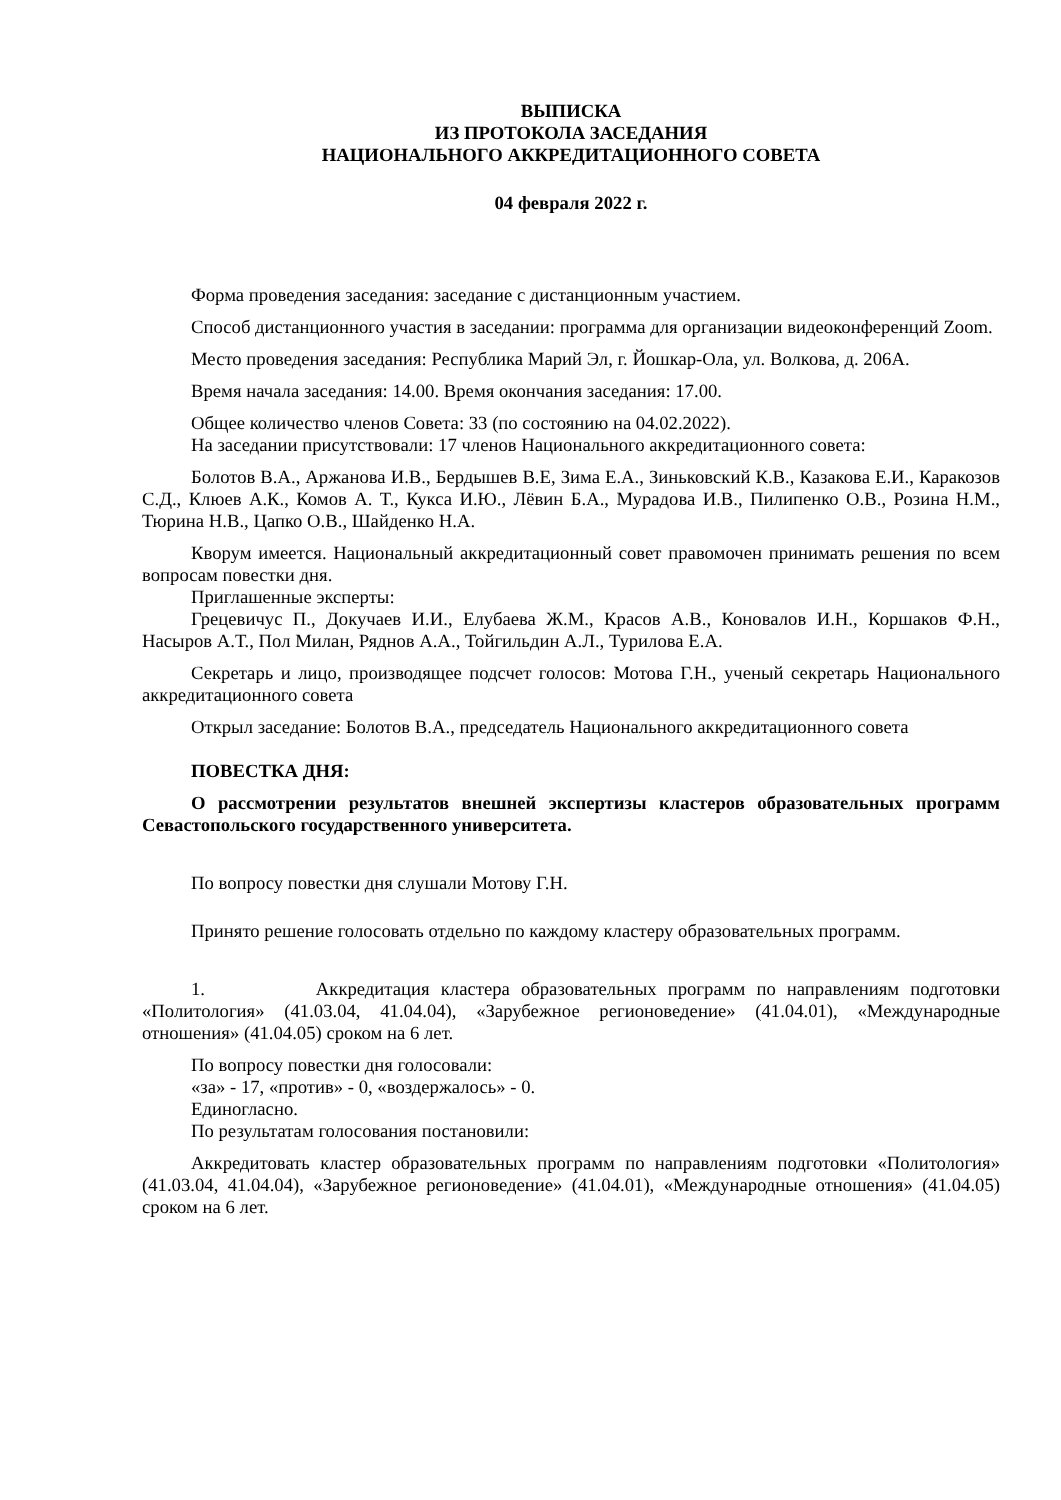ВЫПИСКА
ИЗ ПРОТОКОЛА ЗАСЕДАНИЯ
НАЦИОНАЛЬНОГО АККРЕДИТАЦИОННОГО СОВЕТА
04 февраля 2022 г.
Форма проведения заседания: заседание с дистанционным участием.
Способ дистанционного участия в заседании: программа для организации видеоконференций Zoom.
Место проведения заседания: Республика Марий Эл, г. Йошкар-Ола, ул. Волкова, д. 206А.
Время начала заседания: 14.00. Время окончания заседания: 17.00.
Общее количество членов Совета: 33 (по состоянию на 04.02.2022).
На заседании присутствовали: 17 членов Национального аккредитационного совета:
Болотов В.А., Аржанова И.В., Бердышев В.Е, Зима Е.А., Зиньковский К.В., Казакова Е.И., Каракозов С.Д., Клюев А.К., Комов А. Т., Кукса И.Ю., Лёвин Б.А., Мурадова И.В., Пилипенко О.В., Розина Н.М., Тюрина Н.В., Цапко О.В., Шайденко Н.А.
Кворум имеется. Национальный аккредитационный совет правомочен принимать решения по всем вопросам повестки дня.
Приглашенные эксперты:
Грецевичус П., Докучаев И.И., Елубаева Ж.М., Красов А.В., Коновалов И.Н., Коршаков Ф.Н., Насыров А.Т., Пол Милан, Ряднов А.А., Тойгильдин А.Л., Турилова Е.А.
Секретарь и лицо, производящее подсчет голосов: Мотова Г.Н., ученый секретарь Национального аккредитационного совета
Открыл заседание: Болотов В.А., председатель Национального аккредитационного совета
ПОВЕСТКА ДНЯ:
О рассмотрении результатов внешней экспертизы кластеров образовательных программ Севастопольского государственного университета.
По вопросу повестки дня слушали Мотову Г.Н.
Принято решение голосовать отдельно по каждому кластеру образовательных программ.
1. Аккредитация кластера образовательных программ по направлениям подготовки «Политология» (41.03.04, 41.04.04), «Зарубежное регионоведение» (41.04.01), «Международные отношения» (41.04.05) сроком на 6 лет.
По вопросу повестки дня голосовали:
«за» - 17, «против» - 0, «воздержалось» - 0.
Единогласно.
По результатам голосования постановили:
Аккредитовать кластер образовательных программ по направлениям подготовки «Политология» (41.03.04, 41.04.04), «Зарубежное регионоведение» (41.04.01), «Международные отношения» (41.04.05) сроком на 6 лет.